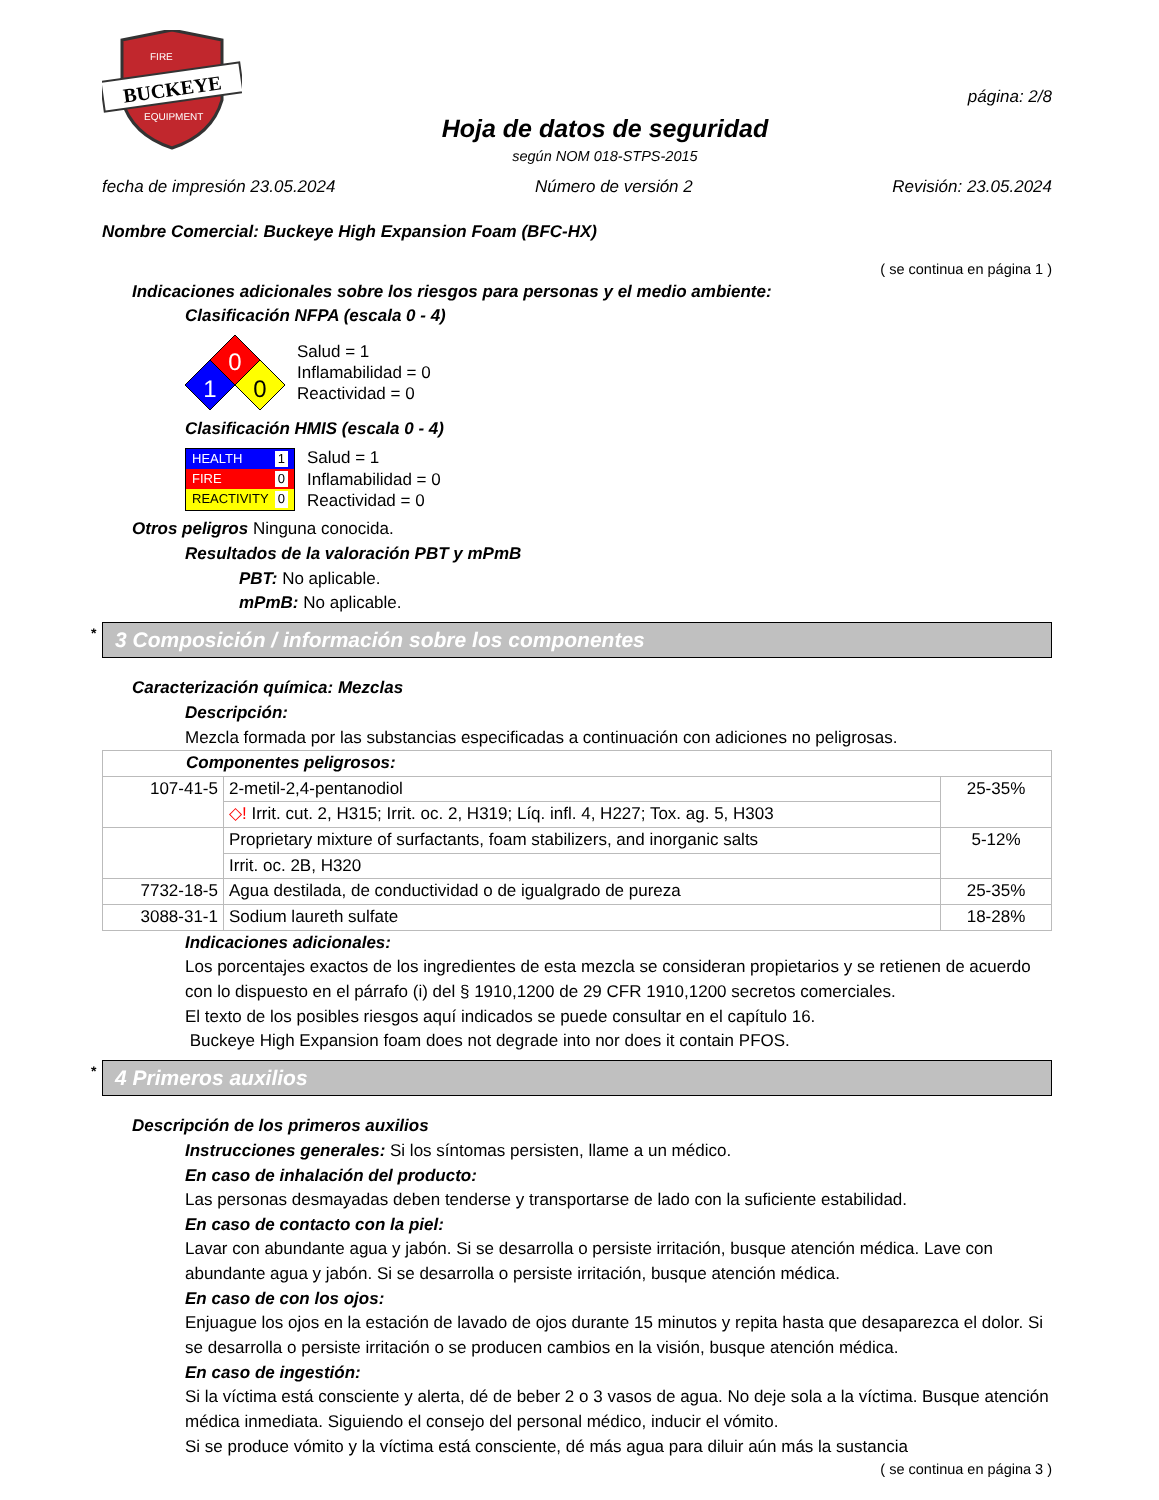BUCKEYE
FIRE
EQUIPMENT
Hoja de datos de seguridad
según NOM 018-STPS-2015
página: 2/8
fecha de impresión 23.05.2024 Número de versión 2 Revisión: 23.05.2024
Nombre Comercial: Buckeye High Expansion Foam (BFC-HX)
( se continua en página 1 )
Indicaciones adicionales sobre los riesgos para personas y el medio ambiente:
Clasificación NFPA (escala 0 - 4)
0
1
0
Salud = 1
Inflamabilidad = 0
Reactividad = 0
Clasificación HMIS (escala 0 - 4)
HEALTH 1
FIRE 0
REACTIVITY 0
Salud = 1
Inflamabilidad = 0
Reactividad = 0
Otros peligros Ninguna conocida.
Resultados de la valoración PBT y mPmB
PBT: No aplicable.
mPmB: No aplicable.
* 3 Composición / información sobre los componentes
Caracterización química: Mezclas
Descripción:
Mezcla formada por las substancias especificadas a continuación con adiciones no peligrosas.
| Componentes peligrosos: | | |
| 107-41-5 | 2-metil-2,4-pentanodiol | 25-35% |
| | ◇! Irrit. cut. 2, H315; Irrit. oc. 2, H319; Líq. infl. 4, H227; Tox. ag. 5, H303 | |
| | Proprietary mixture of surfactants, foam stabilizers, and inorganic salts | 5-12% |
| | Irrit. oc. 2B, H320 | |
| 7732-18-5 | Agua destilada, de conductividad o de igualgrado de pureza | 25-35% |
| 3088-31-1 | Sodium laureth sulfate | 18-28% |
Indicaciones adicionales:
Los porcentajes exactos de los ingredientes de esta mezcla se consideran propietarios y se retienen de acuerdo con lo dispuesto en el párrafo (i) del § 1910,1200 de 29 CFR 1910,1200 secretos comerciales.
El texto de los posibles riesgos aquí indicados se puede consultar en el capítulo 16.
Buckeye High Expansion foam does not degrade into nor does it contain PFOS.
* 4 Primeros auxilios
Descripción de los primeros auxilios
Instrucciones generales: Si los síntomas persisten, llame a un médico.
En caso de inhalación del producto:
Las personas desmayadas deben tenderse y transportarse de lado con la suficiente estabilidad.
En caso de contacto con la piel:
Lavar con abundante agua y jabón. Si se desarrolla o persiste irritación, busque atención médica. Lave con abundante agua y jabón. Si se desarrolla o persiste irritación, busque atención médica.
En caso de con los ojos:
Enjuague los ojos en la estación de lavado de ojos durante 15 minutos y repita hasta que desaparezca el dolor. Si se desarrolla o persiste irritación o se producen cambios en la visión, busque atención médica.
En caso de ingestión:
Si la víctima está consciente y alerta, dé de beber 2 o 3 vasos de agua. No deje sola a la víctima. Busque atención médica inmediata. Siguiendo el consejo del personal médico, inducir el vómito.
Si se produce vómito y la víctima está consciente, dé más agua para diluir aún más la sustancia
( se continua en página 3 )